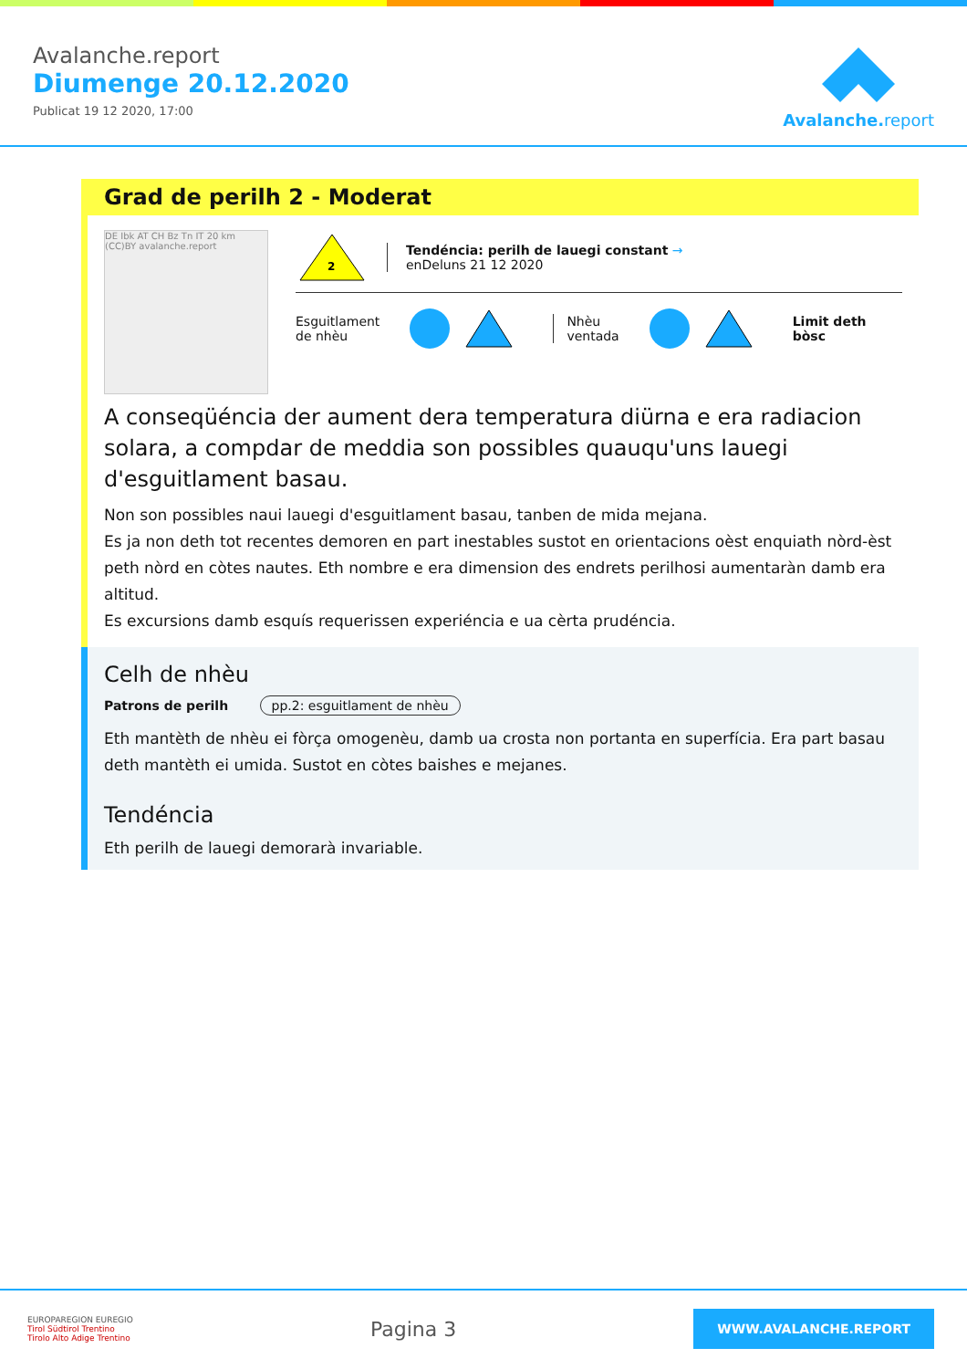Avalanche.report
Diumenge 20.12.2020
Publicat 19 12 2020, 17:00
Avalanche.report
Grad de perilh 2 - Moderat
DE Ibk AT CH Bz Tn IT 20 km (CC)BY avalanche.report
2
Tendéncia: perilh de lauegi constant →
enDeluns 21 12 2020
Esguitlament
de nhèu
Nhèu
ventada
Limit deth
bòsc
A conseqüéncia der aument dera temperatura diürna e era radiacion solara, a compdar de meddia son possibles quauqu'uns lauegi d'esguitlament basau.
Non son possibles naui lauegi d'esguitlament basau, tanben de mida mejana.
Es ja non deth tot recentes demoren en part inestables sustot en orientacions oèst enquiath nòrd-èst peth nòrd en còtes nautes. Eth nombre e era dimension des endrets perilhosi aumentaràn damb era altitud.
Es excursions damb esquís requerissen experiéncia e ua cèrta prudéncia.
Celh de nhèu
Patrons de perilh pp.2: esguitlament de nhèu
Eth mantèth de nhèu ei fòrça omogenèu, damb ua crosta non portanta en superfícia. Era part basau deth mantèth ei umida. Sustot en còtes baishes e mejanes.
Tendéncia
Eth perilh de lauegi demorarà invariable.
EUROPAREGION EUREGIO
Tirol Südtirol Trentino
Tirolo Alto Adige Trentino
Pagina 3
WWW.AVALANCHE.REPORT